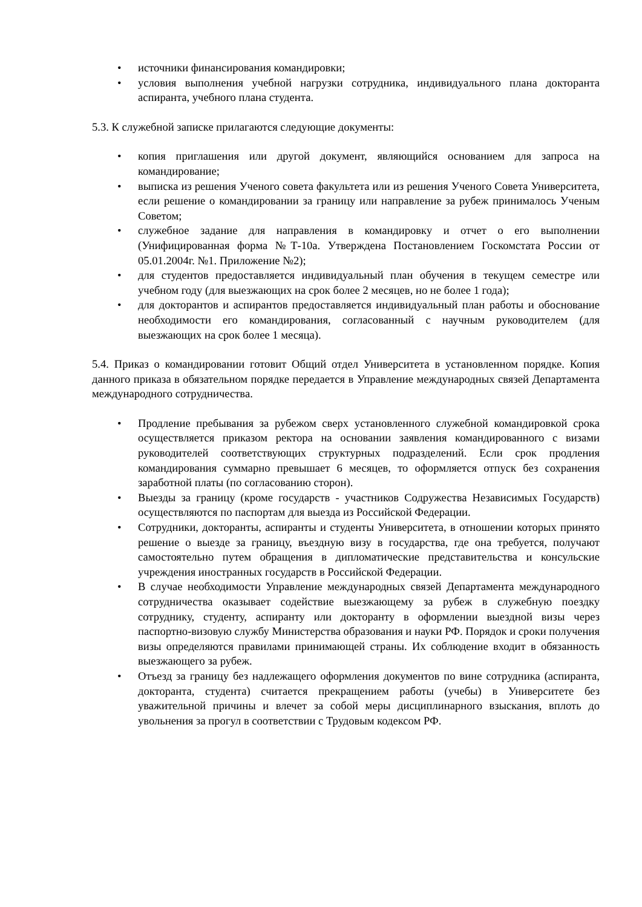• источники финансирования командировки;
• условия выполнения учебной нагрузки сотрудника, индивидуального плана докторанта аспиранта, учебного плана студента.
5.3. К служебной записке прилагаются следующие документы:
• копия приглашения или другой документ, являющийся основанием для запроса на командирование;
• выписка из решения Ученого совета факультета или из решения Ученого Совета Университета, если решение о командировании за границу или направление за рубеж принималось Ученым Советом;
• служебное задание для направления в командировку и отчет о его выполнении (Унифицированная форма №Т-10а. Утверждена Постановлением Госкомстата России от 05.01.2004г. №1. Приложение №2);
• для студентов предоставляется индивидуальный план обучения в текущем семестре или учебном году (для выезжающих на срок более 2 месяцев, но не более 1 года);
• для докторантов и аспирантов предоставляется индивидуальный план работы и обоснование необходимости его командирования, согласованный с научным руководителем (для выезжающих на срок более 1 месяца).
5.4. Приказ о командировании готовит Общий отдел Университета в установленном порядке. Копия данного приказа в обязательном порядке передается в Управление международных связей Департамента международного сотрудничества.
• Продление пребывания за рубежом сверх установленного служебной командировкой срока осуществляется приказом ректора на основании заявления командированного с визами руководителей соответствующих структурных подразделений. Если срок продления командирования суммарно превышает 6 месяцев, то оформляется отпуск без сохранения заработной платы (по согласованию сторон).
• Выезды за границу (кроме государств - участников Содружества Независимых Государств) осуществляются по паспортам для выезда из Российской Федерации.
• Сотрудники, докторанты, аспиранты и студенты Университета, в отношении которых принято решение о выезде за границу, въездную визу в государства, где она требуется, получают самостоятельно путем обращения в дипломатические представительства и консульские учреждения иностранных государств в Российской Федерации.
• В случае необходимости Управление международных связей Департамента международного сотрудничества оказывает содействие выезжающему за рубеж в служебную поездку сотруднику, студенту, аспиранту или докторанту в оформлении выездной визы через паспортно-визовую службу Министерства образования и науки РФ. Порядок и сроки получения визы определяются правилами принимающей страны. Их соблюдение входит в обязанность выезжающего за рубеж.
• Отъезд за границу без надлежащего оформления документов по вине сотрудника (аспиранта, докторанта, студента) считается прекращением работы (учебы) в Университете без уважительной причины и влечет за собой меры дисциплинарного взыскания, вплоть до увольнения за прогул в соответствии с Трудовым кодексом РФ.